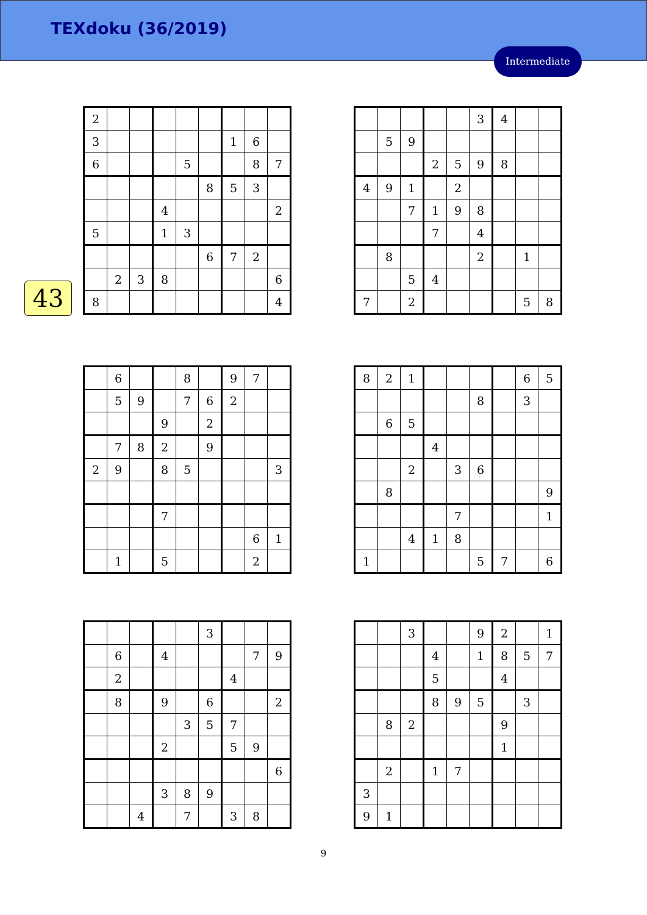TEXdoku (36/2019)
Intermediate
43
| 2 | | | | | | | | |
| 3 | | | | | | 1 | 6 | |
| 6 | | | | 5 | | | 8 | 7 |
| | | | | | 8 | 5 | 3 | |
| | | | 4 | | | | | 2 |
| 5 | | | 1 | 3 | | | | |
| | | | | | 6 | 7 | 2 | |
| | 2 | 3 | 8 | | | | | 6 |
| 8 | | | | | | | | 4 |
| | | | | | 3 | 4 | | |
| | 5 | 9 | | | | | | |
| | | | 2 | 5 | 9 | 8 | | |
| 4 | 9 | 1 | | 2 | | | | |
| | | 7 | 1 | 9 | 8 | | | |
| | | | 7 | | 4 | | | |
| | 8 | | | | 2 | | 1 | |
| | | 5 | 4 | | | | | |
| 7 | | 2 | | | | | 5 | 8 |
| | 6 | | | 8 | | 9 | 7 | |
| | 5 | 9 | | 7 | 6 | 2 | | |
| | | | 9 | | 2 | | | |
| | 7 | 8 | 2 | | 9 | | | |
| 2 | 9 | | 8 | 5 | | | | 3 |
| | | | 7 | | | | | |
| | | | | | | | 6 | 1 |
| | 1 | | 5 | | | | 2 | |
| 8 | 2 | 1 | | | | | 6 | 5 |
| | | | | | 8 | | 3 | |
| | 6 | 5 | | | | | | |
| | | | 4 | | | | | |
| | | 2 | | 3 | 6 | | | |
| | 8 | | | | | | | 9 |
| | | | | 7 | | | | 1 |
| | | 4 | 1 | 8 | | | | |
| 1 | | | | | 5 | 7 | | 6 |
| | | | | | 3 | | | |
| | 6 | | 4 | | | | 7 | 9 |
| | 2 | | | | | 4 | | |
| | 8 | | 9 | | 6 | | | 2 |
| | | | | 3 | 5 | 7 | | |
| | | | 2 | | | 5 | 9 | |
| | | | | | | | | 6 |
| | | | 3 | 8 | 9 | | | |
| | | 4 | | 7 | | 3 | 8 | |
| | | 3 | | | 9 | 2 | | 1 |
| | | | 4 | | 1 | 8 | 5 | 7 |
| | | | 5 | | | 4 | | |
| | | | 8 | 9 | 5 | | 3 | |
| | 8 | 2 | | | | 9 | | |
| | | | | | | 1 | | |
| | 2 | | 1 | 7 | | | | |
| 3 | | | | | | | | |
| 9 | 1 | | | | | | | |
9